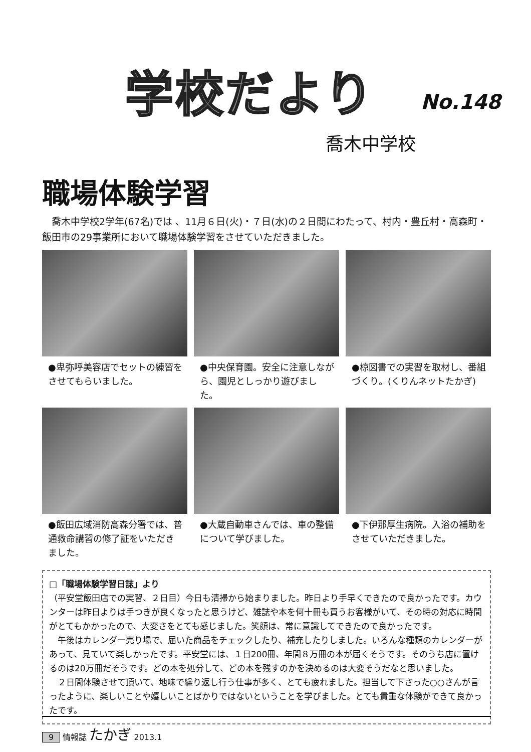学校だより No.148
喬木中学校
職場体験学習
喬木中学校2学年(67名)では 、11月６日(火)・７日(水)の２日間にわたって、村内・豊丘村・高森町・飯田市の29事業所において職場体験学習をさせていただきました。
●卑弥呼美容店でセットの練習をさせてもらいました。
●中央保育園。安全に注意しながら、園児としっかり遊びました。
●椋図書での実習を取材し、番組づくり。(くりんネットたかぎ)
●飯田広域消防高森分署では、普通救命講習の修了証をいただきました。
●大蔵自動車さんでは、車の整備について学びました。
●下伊那厚生病院。入浴の補助をさせていただきました。
□「職場体験学習日誌」より
（平安堂飯田店での実習、２日目）今日も清掃から始まりました。昨日より手早くできたので良かったです。カウンターは昨日よりは手つきが良くなったと思うけど、雑誌や本を何十冊も買うお客様がいて、その時の対応に時間がとてもかかったので、大変さをとても感じました。笑顔は、常に意識してできたので良かったです。
　午後はカレンダー売り場で、届いた商品をチェックしたり、補充したりしました。いろんな種類のカレンダーがあって、見ていて楽しかったです。平安堂には、１日200冊、年間８万冊の本が届くそうです。そのうち店に置けるのは20万冊だそうです。どの本を処分して、どの本を残すのかを決めるのは大変そうだなと思いました。
　２日間体験させて頂いて、地味で繰り返し行う仕事が多く、とても疲れました。担当して下さった○○さんが言ったように、楽しいことや嬉しいことばかりではないということを学びました。とても貴重な体験ができて良かったです。
9 情報誌 たかぎ 2013.1